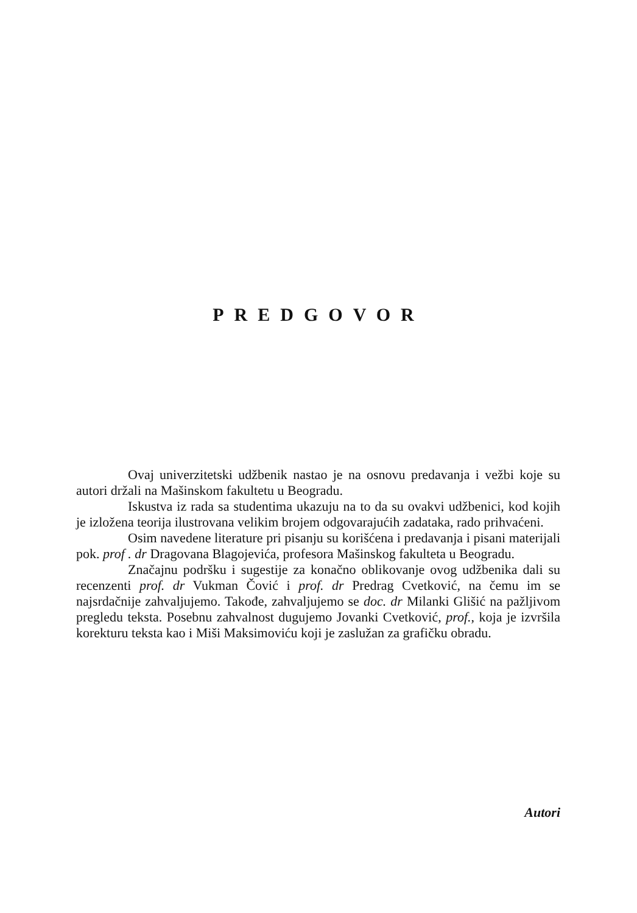PREDGOVOR
Ovaj univerzitetski udžbenik nastao je na osnovu predavanja i vežbi koje su autori držali na Mašinskom fakultetu u Beogradu.
Iskustva iz rada sa studentima ukazuju na to da su ovakvi udžbenici, kod kojih je izložena teorija ilustrovana velikim brojem odgovarajućih zadataka, rado prihvaćeni.
Osim navedene literature pri pisanju su korišćena i predavanja i pisani materijali pok. prof . dr Dragovana Blagojevića, profesora Mašinskog fakulteta u Beogradu.
Značajnu podršku i sugestije za konačno oblikovanje ovog udžbenika dali su recenzenti prof. dr Vukman Čović i prof. dr Predrag Cvetković, na čemu im se najsrdačnije zahvaljujemo. Takođe, zahvaljujemo se doc. dr Milanki Glišić na pažljivom pregledu teksta. Posebnu zahvalnost dugujemo Jovanki Cvetković, prof., koja je izvršila korekturu teksta kao i Miši Maksimoviću koji je zaslužan za grafičku obradu.
Autori